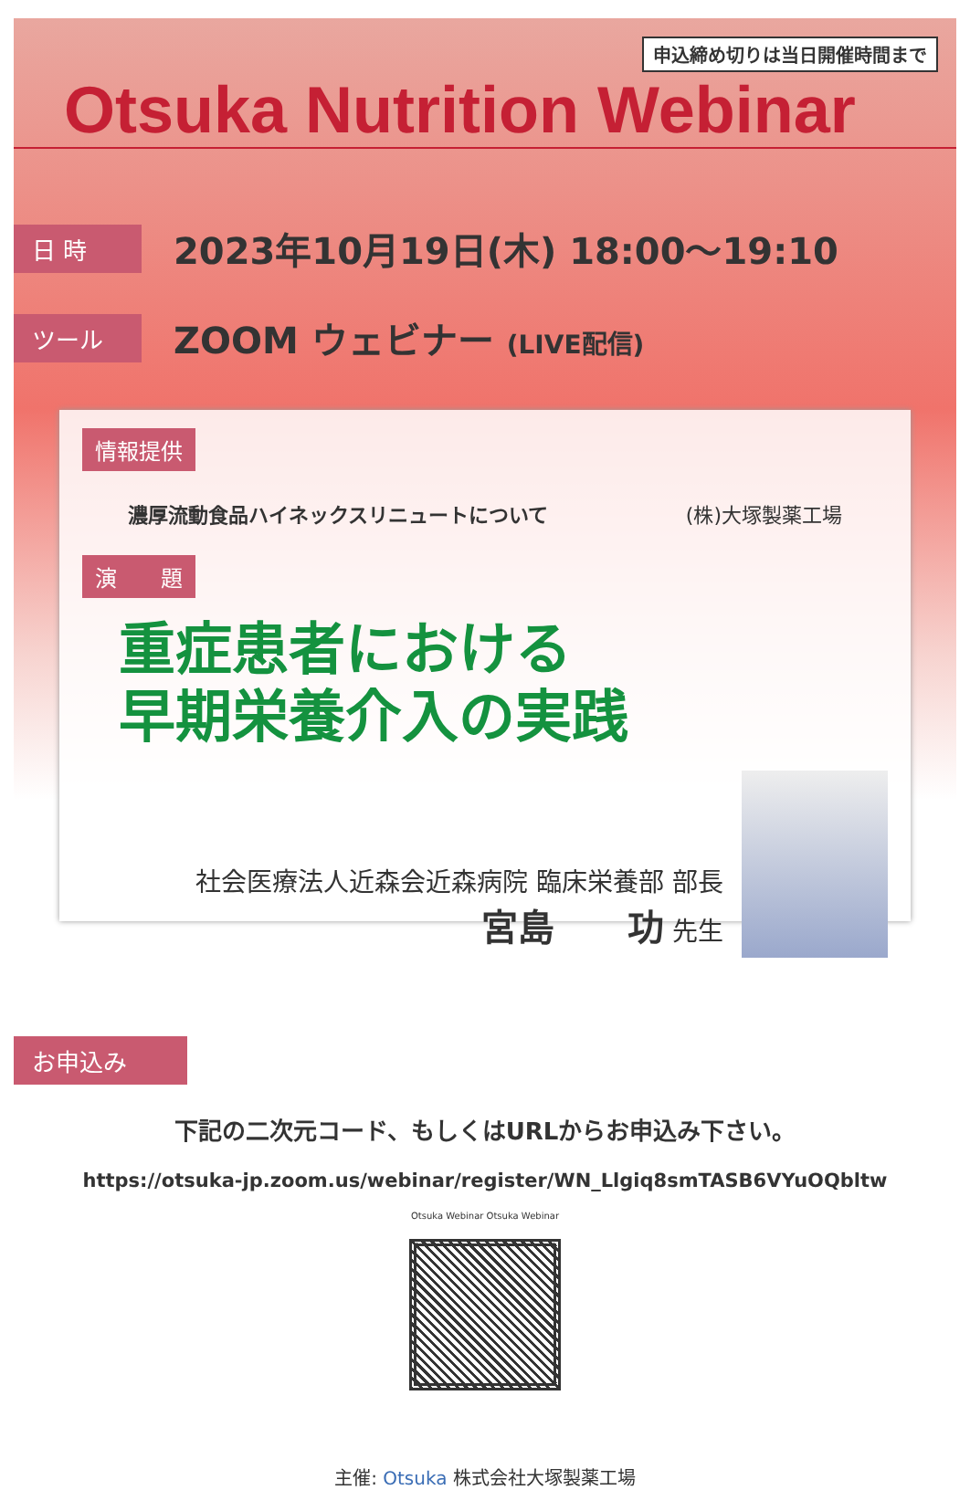申込締め切りは当日開催時間まで
Otsuka Nutrition Webinar
日 時
2023年10月19日(木) 18:00～19:10
ツール
ZOOM ウェビナー (LIVE配信)
情報提供
濃厚流動食品ハイネックスリニュートについて (株)大塚製薬工場
演　　題
重症患者における
早期栄養介入の実践
社会医療法人近森会近森病院 臨床栄養部 部長
宮島　　功 先生
お申込み
下記の二次元コード、もしくはURLからお申込み下さい。
https://otsuka-jp.zoom.us/webinar/register/WN_Llgiq8smTASB6VYuOQbltw
Otsuka Webinar Otsuka Webinar
主催: Otsuka 株式会社大塚製薬工場